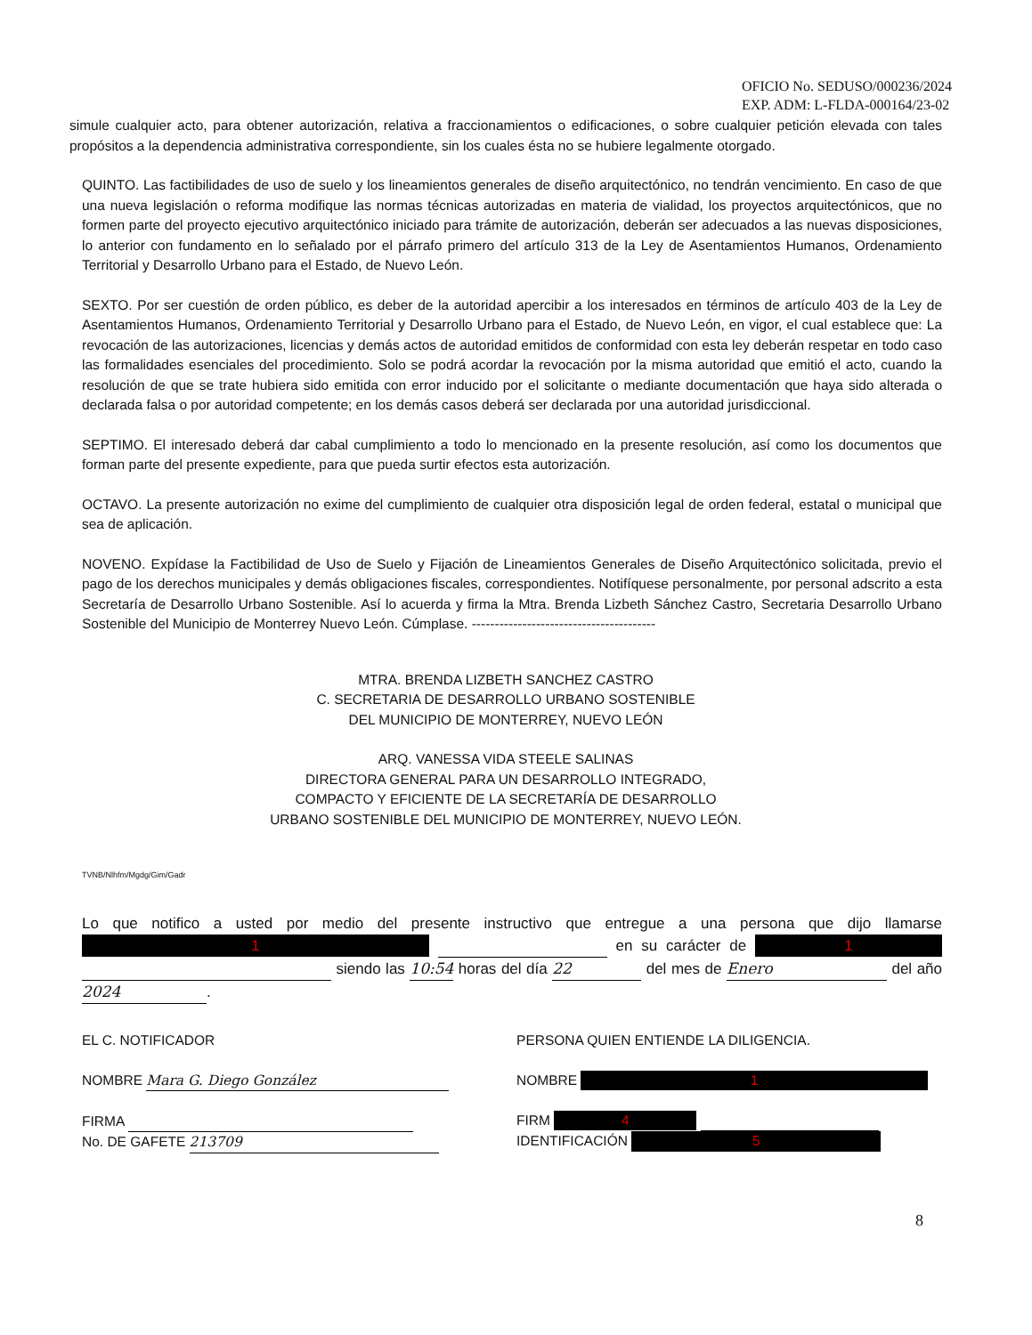OFICIO No. SEDUSO/000236/2024
EXP. ADM: L-FLDA-000164/23-02
simule cualquier acto, para obtener autorización, relativa a fraccionamientos o edificaciones, o sobre cualquier petición elevada con tales propósitos a la dependencia administrativa correspondiente, sin los cuales ésta no se hubiere legalmente otorgado.
QUINTO. Las factibilidades de uso de suelo y los lineamientos generales de diseño arquitectónico, no tendrán vencimiento. En caso de que una nueva legislación o reforma modifique las normas técnicas autorizadas en materia de vialidad, los proyectos arquitectónicos, que no formen parte del proyecto ejecutivo arquitectónico iniciado para trámite de autorización, deberán ser adecuados a las nuevas disposiciones, lo anterior con fundamento en lo señalado por el párrafo primero del artículo 313 de la Ley de Asentamientos Humanos, Ordenamiento Territorial y Desarrollo Urbano para el Estado, de Nuevo León.
SEXTO. Por ser cuestión de orden público, es deber de la autoridad apercibir a los interesados en términos de artículo 403 de la Ley de Asentamientos Humanos, Ordenamiento Territorial y Desarrollo Urbano para el Estado, de Nuevo León, en vigor, el cual establece que: La revocación de las autorizaciones, licencias y demás actos de autoridad emitidos de conformidad con esta ley deberán respetar en todo caso las formalidades esenciales del procedimiento. Solo se podrá acordar la revocación por la misma autoridad que emitió el acto, cuando la resolución de que se trate hubiera sido emitida con error inducido por el solicitante o mediante documentación que haya sido alterada o declarada falsa o por autoridad competente; en los demás casos deberá ser declarada por una autoridad jurisdiccional.
SEPTIMO. El interesado deberá dar cabal cumplimiento a todo lo mencionado en la presente resolución, así como los documentos que forman parte del presente expediente, para que pueda surtir efectos esta autorización.
OCTAVO. La presente autorización no exime del cumplimiento de cualquier otra disposición legal de orden federal, estatal o municipal que sea de aplicación.
NOVENO. Expídase la Factibilidad de Uso de Suelo y Fijación de Lineamientos Generales de Diseño Arquitectónico solicitada, previo el pago de los derechos municipales y demás obligaciones fiscales, correspondientes. Notifíquese personalmente, por personal adscrito a esta Secretaría de Desarrollo Urbano Sostenible. Así lo acuerda y firma la Mtra. Brenda Lizbeth Sánchez Castro, Secretaria Desarrollo Urbano Sostenible del Municipio de Monterrey Nuevo León. Cúmplase. ----------------------------------------
MTRA. BRENDA LIZBETH SANCHEZ CASTRO
C. SECRETARIA DE DESARROLLO URBANO SOSTENIBLE
DEL MUNICIPIO DE MONTERREY, NUEVO LEÓN
ARQ. VANESSA VIDA STEELE SALINAS
DIRECTORA GENERAL PARA UN DESARROLLO INTEGRADO,
COMPACTO Y EFICIENTE DE LA SECRETARÍA DE DESARROLLO
URBANO SOSTENIBLE DEL MUNICIPIO DE MONTERREY, NUEVO LEÓN.
TVNB/Nlhfm/Mgdg/Gim/Gadr
Lo que notifico a usted por medio del presente instructivo que entregue a una persona que dijo llamarse 1 en su carácter de 1 siendo las 10:54 horas del día 22 del mes de Enero del año 2024.
EL C. NOTIFICADOR
NOMBRE Mara G. Diego González
FIRMA
No. DE GAFETE 213709
PERSONA QUIEN ENTIENDE LA DILIGENCIA.
NOMBRE 1
FIRM 4
IDENTIFICACIÓN 5
8